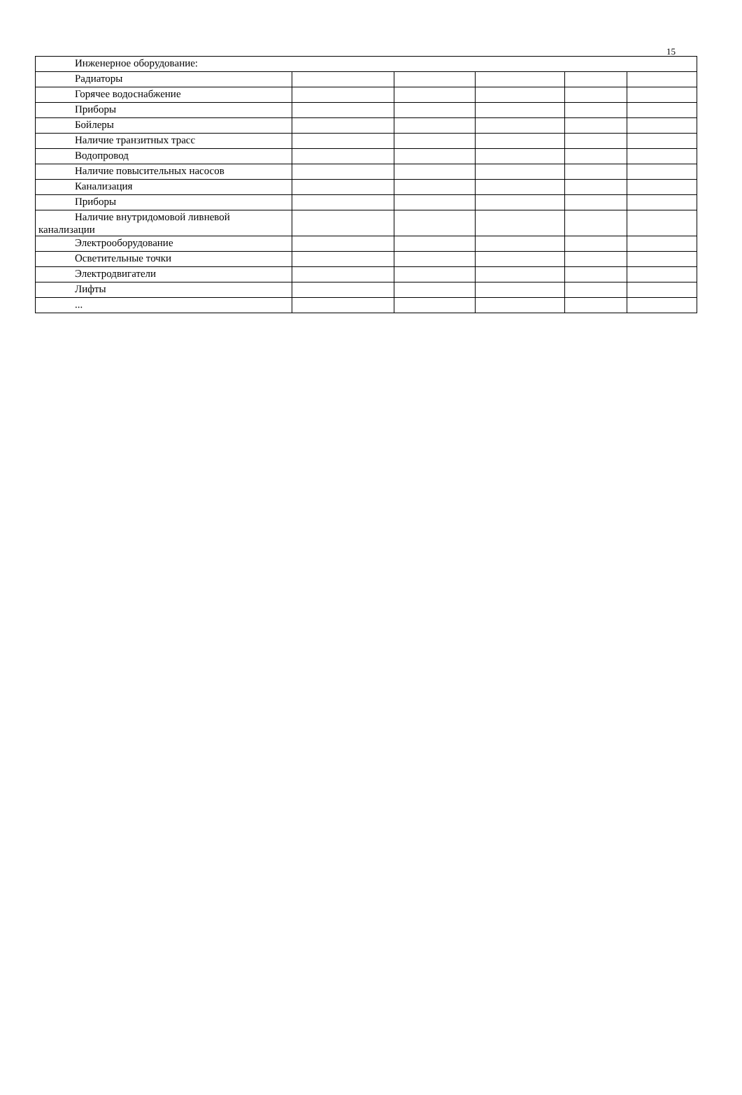15
| Инженерное оборудование: | | | | | |
| Радиаторы | | | | | |
| Горячее водоснабжение | | | | | |
| Приборы | | | | | |
| Бойлеры | | | | | |
| Наличие транзитных трасс | | | | | |
| Водопровод | | | | | |
| Наличие повысительных насосов | | | | | |
| Канализация | | | | | |
| Приборы | | | | | |
| Наличие внутридомовой ливневой канализации | | | | | |
| Электрооборудование | | | | | |
| Осветительные точки | | | | | |
| Электродвигатели | | | | | |
| Лифты | | | | | |
| ... | | | | | |